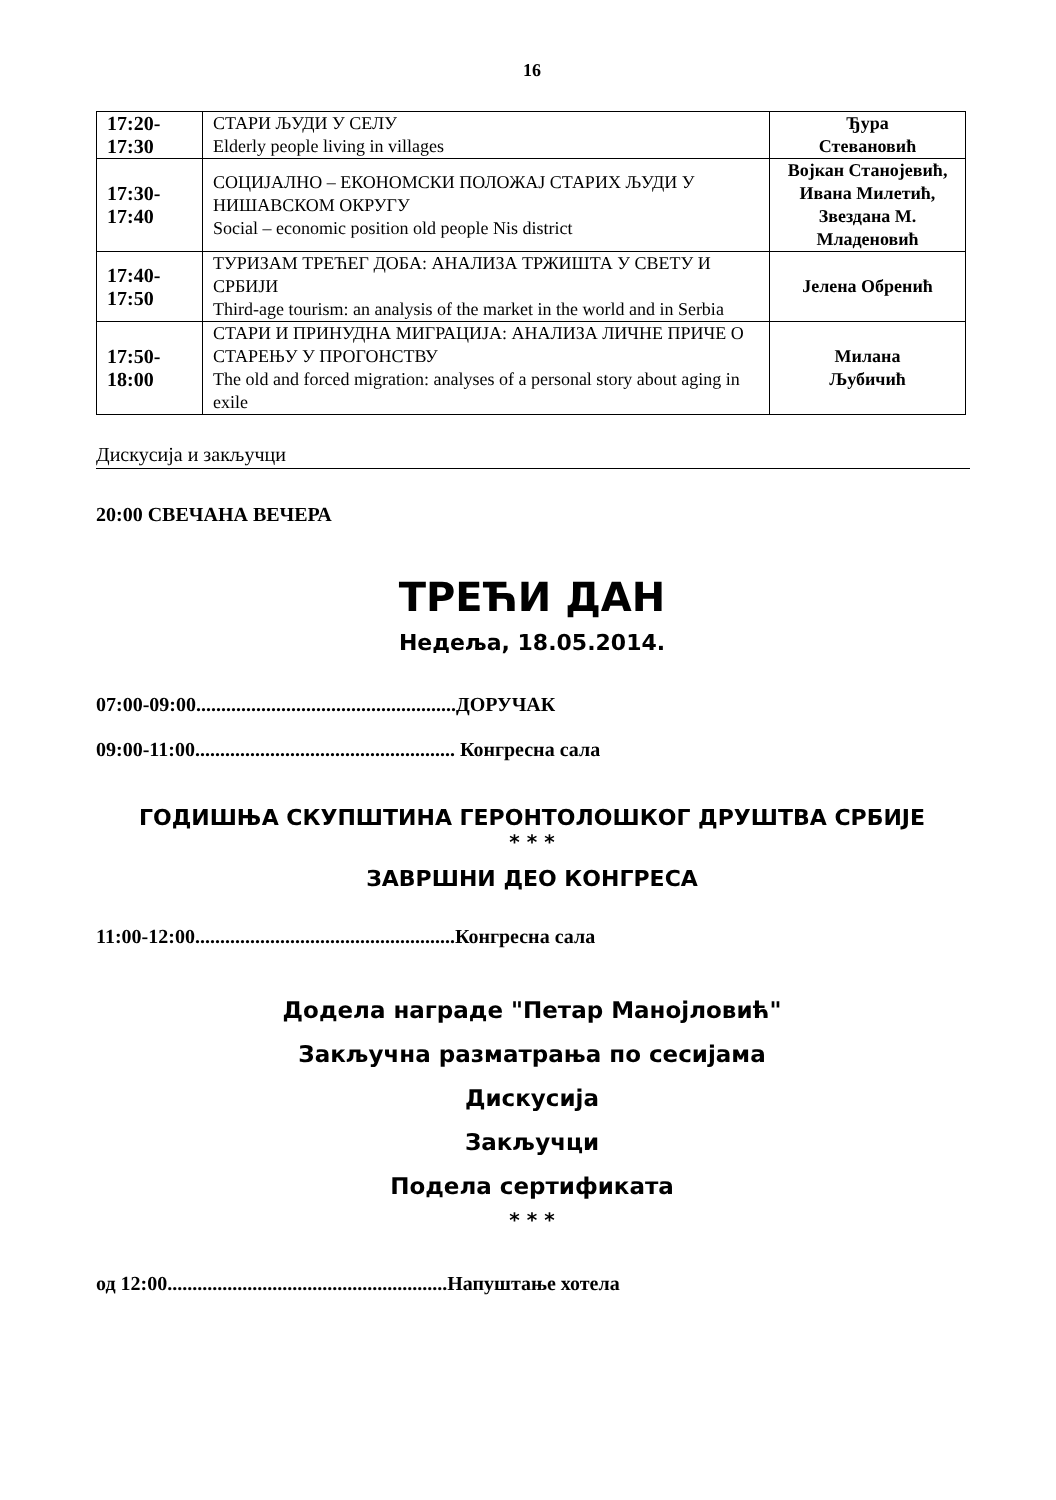16
| 17:20- 17:30 | СТАРИ ЉУДИ У СЕЛУ Elderly people living in villages | Ђура Стевановић |
| 17:30- 17:40 | СОЦИЈАЛНО – ЕКОНОМСКИ ПОЛОЖАЈ СТАРИХ ЉУДИ У НИШАВСКОМ ОКРУГУ Social – economic position old people Nis district | Војкан Станојевић, Ивана Милетић, Звездана М. Младеновић |
| 17:40- 17:50 | ТУРИЗАМ ТРЕЋЕГ ДОБА: АНАЛИЗА ТРЖИШТА У СВЕТУ И СРБИЈИ Third-age tourism: an analysis of the market in the world and in Serbia | Јелена Обренић |
| 17:50- 18:00 | СТАРИ И ПРИНУДНА МИГРАЦИЈА: АНАЛИЗА ЛИЧНЕ ПРИЧЕ О СТАРЕЊУ У ПРОГОНСТВУ The old and forced migration: analyses of a personal story about aging in exile | Милана Љубичић |
Дискусија и закључци
20:00 СВЕЧАНА ВЕЧЕРА
ТРЕЋИ ДАН
Недеља, 18.05.2014.
07:00-09:00....................................................ДОРУЧАК
09:00-11:00.................................................... Конгресна сала
ГОДИШЊА СКУПШТИНА ГЕРОНТОЛОШКОГ ДРУШТВА СРБИЈЕ
* * *
ЗАВРШНИ ДЕО КОНГРЕСА
11:00-12:00....................................................Конгресна сала
Додела награде "Петар Манојловић"
Закључна разматрања по сесијама
Дискусија
Закључци
Подела сертификата
* * *
од 12:00........................................................Напуштање хотела